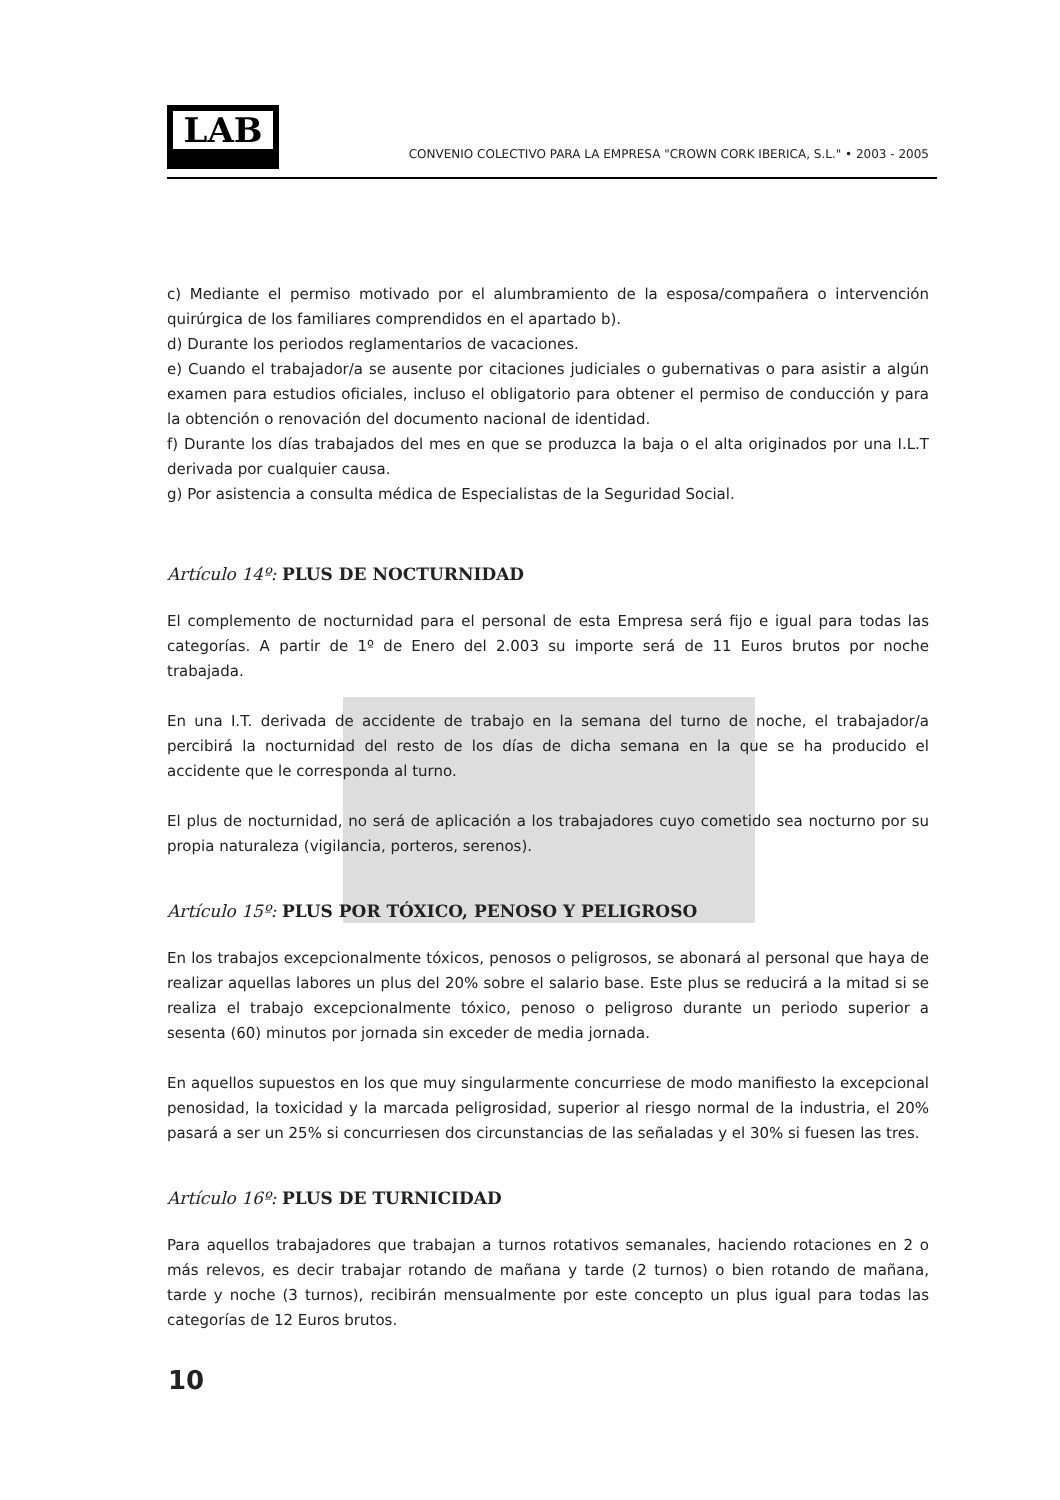LAB
CONVENIO COLECTIVO PARA LA EMPRESA "CROWN CORK IBERICA, S.L." • 2003 - 2005
c) Mediante el permiso motivado por el alumbramiento de la esposa/compañera o intervención quirúrgica de los familiares comprendidos en el apartado b).
d) Durante los periodos reglamentarios de vacaciones.
e) Cuando el trabajador/a se ausente por citaciones judiciales o gubernativas o para asistir a algún examen para estudios oficiales, incluso el obligatorio para obtener el permiso de conducción y para la obtención o renovación del documento nacional de identidad.
f) Durante los días trabajados del mes en que se produzca la baja o el alta originados por una I.L.T derivada por cualquier causa.
g) Por asistencia a consulta médica de Especialistas de la Seguridad Social.
Artículo 14º: PLUS DE NOCTURNIDAD
El complemento de nocturnidad para el personal de esta Empresa será fijo e igual para todas las categorías. A partir de 1º de Enero del 2.003 su importe será de 11 Euros brutos por noche trabajada.
En una I.T. derivada de accidente de trabajo en la semana del turno de noche, el trabajador/a percibirá la nocturnidad del resto de los días de dicha semana en la que se ha producido el accidente que le corresponda al turno.
El plus de nocturnidad, no será de aplicación a los trabajadores cuyo cometido sea nocturno por su propia naturaleza (vigilancia, porteros, serenos).
Artículo 15º: PLUS POR TÓXICO, PENOSO Y PELIGROSO
En los trabajos excepcionalmente tóxicos, penosos o peligrosos, se abonará al personal que haya de realizar aquellas labores un plus del 20% sobre el salario base. Este plus se reducirá a la mitad si se realiza el trabajo excepcionalmente tóxico, penoso o peligroso durante un periodo superior a sesenta (60) minutos por jornada sin exceder de media jornada.
En aquellos supuestos en los que muy singularmente concurriese de modo manifiesto la excepcional penosidad, la toxicidad y la marcada peligrosidad, superior al riesgo normal de la industria, el 20% pasará a ser un 25% si concurriesen dos circunstancias de las señaladas y el 30% si fuesen las tres.
Artículo 16º: PLUS DE TURNICIDAD
Para aquellos trabajadores que trabajan a turnos rotativos semanales, haciendo rotaciones en 2 o más relevos, es decir trabajar rotando de mañana y tarde (2 turnos) o bien rotando de mañana, tarde y noche (3 turnos), recibirán mensualmente por este concepto un plus igual para todas las categorías de 12 Euros brutos.
10